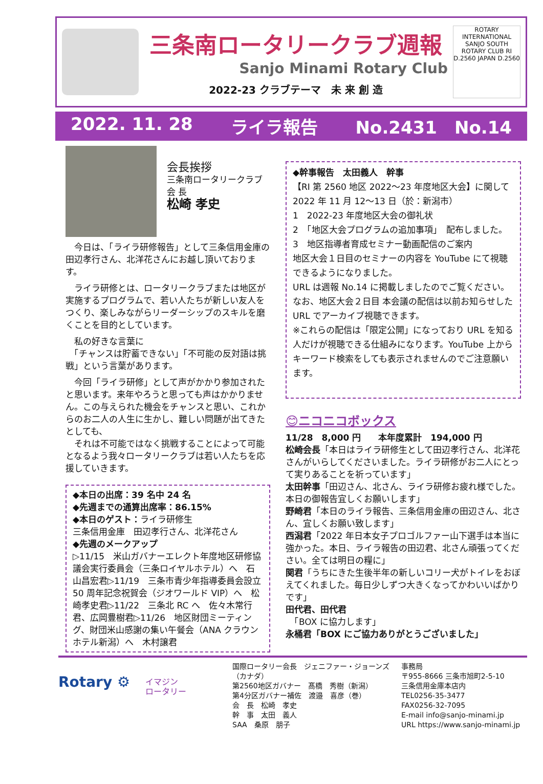三条南ロータリークラブ週報
Sanjo Minami Rotary Club
2022-23 クラブテーマ　未 来 創 造
ROTARY INTERNATIONAL SANJO SOUTH ROTARY CLUB RI D.2560 JAPAN D.2560
2022. 11. 28 ライラ報告 No.2431　No.14
会長挨拶
三条南ロータリークラブ
会 長
松崎 孝史
　今日は、「ライラ研修報告」として三条信用金庫の田辺孝行さん、北洋花さんにお越し頂いております。
　ライラ研修とは、ロータリークラブまたは地区が実施するプログラムで、若い人たちが新しい友人をつくり、楽しみながらリーダーシップのスキルを磨くことを目的としています。
　私の好きな言葉に
　「チャンスは貯蓄できない」「不可能の反対語は挑戦」という言葉があります。
　今回「ライラ研修」として声がかかり参加されたと思います。来年やろうと思っても声はかかりません。この与えられた機会をチャンスと思い、これからのお二人の人生に生かし、難しい問題が出てきたとしても、
　それは不可能ではなく挑戦することによって可能となるよう我々ロータリークラブは若い人たちを応援していきます。
◆本日の出席：39 名中 24 名
◆先週までの通算出席率：86.15%
◆本日のゲスト：ライラ研修生
三条信用金庫　田辺孝行さん、北洋花さん
◆先週のメークアップ
▷11/15　米山ガバナーエレクト年度地区研修協議会実行委員会（三条ロイヤルホテル）へ　石山昌宏君▷11/19　三条市青少年指導委員会設立 50 周年記念祝賀会（ジオワールド VIP）へ　松崎孝史君▷11/22　三条北 RC へ　佐々木常行君、広岡豊樹君▷11/26　地区財団ミーティング、財団米山感謝の集い午餐会（ANA クラウンホテル新潟）へ　木村譲君
◆幹事報告　太田義人　幹事
【RI 第 2560 地区 2022～23 年度地区大会】に関して
2022 年 11 月 12～13 日（於：新潟市）
1　2022-23 年度地区大会の御礼状
2　「地区大会プログラムの追加事項」　配布しました。
3　地区指導者育成セミナー動画配信のご案内
地区大会１日目のセミナーの内容を YouTube にて視聴できるようになりました。
URL は週報 No.14 に掲載しましたのでご覧ください。
なお、地区大会２日目 本会議の配信は以前お知らせした URL でアーカイブ視聴できます。
※これらの配信は「限定公開」になっており URL を知る人だけが視聴できる仕組みになります。YouTube 上からキーワード検索をしても表示されませんのでご注意願います。
😊ニコニコボックス
11/28　8,000 円　　本年度累計　194,000 円
松崎会長「本日はライラ研修生として田辺孝行さん、北洋花さんがいらしてくださいました。ライラ研修がお二人にとって実りあることを祈っています」
太田幹事「田辺さん、北さん、ライラ研修お疲れ様でした。本日の御報告宜しくお願いします」
野崎君「本日のライラ報告、三条信用金庫の田辺さん、北さん、宜しくお願い致します」
西潟君「2022 年日本女子プロゴルファー山下選手は本当に強かった。本日、ライラ報告の田辺君、北さん頑張ってください。全ては明日の糧に」
関君「うちにきた生後半年の新しいコリー犬がトイレをおぼえてくれました。毎日少しずつ大きくなってかわいいばかりです」
田代君、田代君
　「BOX に協力します」
永桶君「BOX にご協力ありがとうございました」
Rotary ⚙
イマジン
ロータリー
国際ロータリー会長　ジェニファー・ジョーンズ（カナダ）
第2560地区ガバナー　髙橋　秀樹（新潟）
第4分区ガバナー補佐　渡邉　喜彦（巻）
会　長　松崎　孝史
幹　事　太田　義人
SAA　桑原　朋子
事務局
〒955-8666 三条市旭町2-5-10
三条信用金庫本店内
TEL0256-35-3477
FAX0256-32-7095
E-mail info@sanjo-minami.jp
URL https://www.sanjo-minami.jp